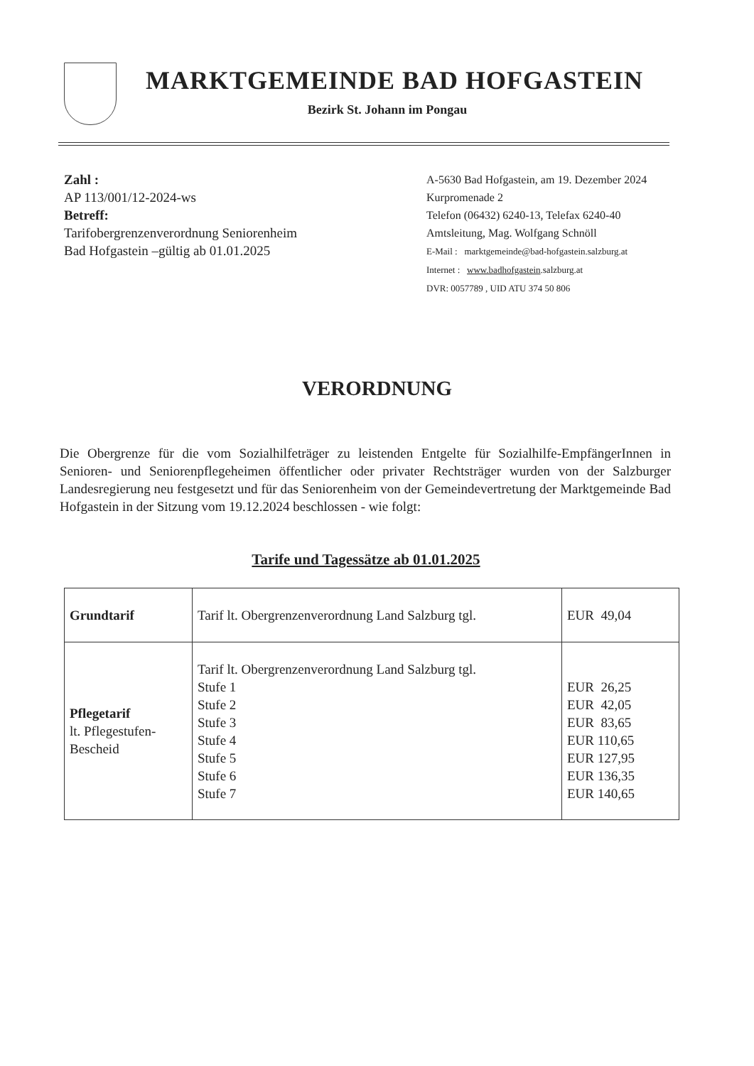MARKTGEMEINDE BAD HOFGASTEIN
Bezirk St. Johann im Pongau
Zahl :
AP 113/001/12-2024-ws
Betreff:
Tarifobergrenzenverordnung Seniorenheim
Bad Hofgastein –gültig ab 01.01.2025
A-5630 Bad Hofgastein, am 19. Dezember 2024
Kurpromenade 2
Telefon (06432) 6240-13, Telefax 6240-40
Amtsleitung, Mag. Wolfgang Schnöll
E-Mail : marktgemeinde@bad-hofgastein.salzburg.at
Internet : www.badhofgastein.salzburg.at
DVR: 0057789 , UID ATU 374 50 806
VERORDNUNG
Die Obergrenze für die vom Sozialhilfeträger zu leistenden Entgelte für Sozialhilfe-EmpfängerInnen in Senioren- und Seniorenpflegeheimen öffentlicher oder privater Rechtsträger wurden von der Salzburger Landesregierung neu festgesetzt und für das Seniorenheim von der Gemeindevertretung der Marktgemeinde Bad Hofgastein in der Sitzung vom 19.12.2024 beschlossen - wie folgt:
Tarife und Tagessätze ab 01.01.2025
| Grundtarif | Tarif lt. Obergrenzenverordnung Land Salzburg tgl. | EUR 49,04 |
| Pflegetarif lt. Pflegestufen- Bescheid | Tarif lt. Obergrenzenverordnung Land Salzburg tgl. Stufe 1 Stufe 2 Stufe 3 Stufe 4 Stufe 5 Stufe 6 Stufe 7 | EUR 26,25 EUR 42,05 EUR 83,65 EUR 110,65 EUR 127,95 EUR 136,35 EUR 140,65 |